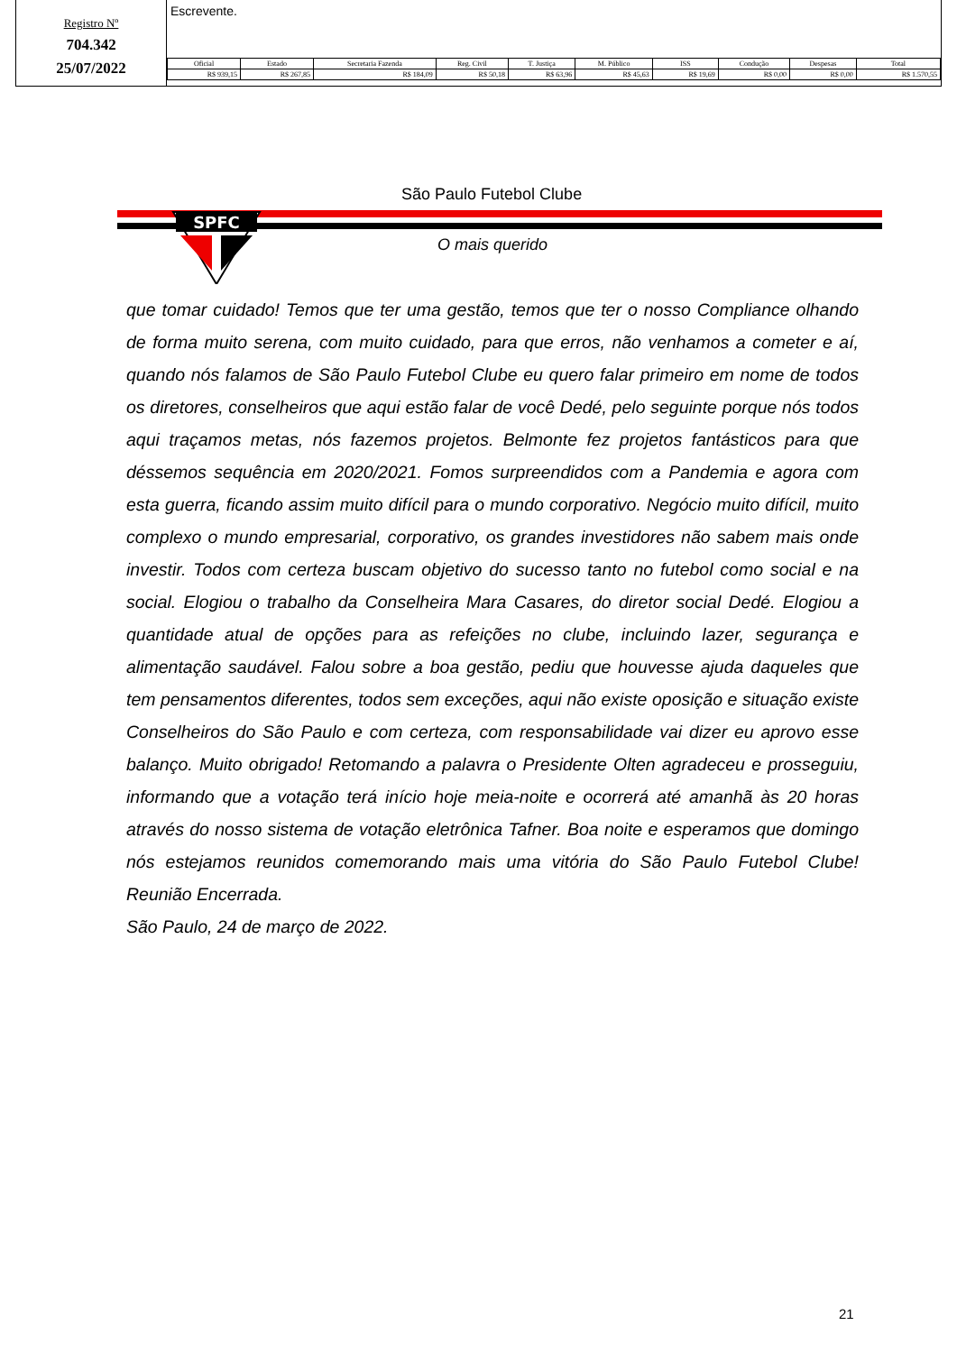Registro Nº
704.342
25/07/2022
Escrevente.
| Oficial | Estado | Secretaria Fazenda | Reg. Civil | T. Justiça | M. Público | ISS | Condução | Despesas | Total |
| --- | --- | --- | --- | --- | --- | --- | --- | --- | --- |
| R$ 939,15 | R$ 267,85 | R$ 184,09 | R$ 50,18 | R$ 63,96 | R$ 45,63 | R$ 19,69 | R$ 0,00 | R$ 0,00 | R$ 1.570,55 |
SPFC
São Paulo Futebol Clube
O mais querido
que tomar cuidado! Temos que ter uma gestão, temos que ter o nosso Compliance olhando de forma muito serena, com muito cuidado, para que erros, não venhamos a cometer e aí, quando nós falamos de São Paulo Futebol Clube eu quero falar primeiro em nome de todos os diretores, conselheiros que aqui estão falar de você Dedé, pelo seguinte porque nós todos aqui traçamos metas, nós fazemos projetos. Belmonte fez projetos fantásticos para que déssemos sequência em 2020/2021. Fomos surpreendidos com a Pandemia e agora com esta guerra, ficando assim muito difícil para o mundo corporativo. Negócio muito difícil, muito complexo o mundo empresarial, corporativo, os grandes investidores não sabem mais onde investir. Todos com certeza buscam objetivo do sucesso tanto no futebol como social e na social. Elogiou o trabalho da Conselheira Mara Casares, do diretor social Dedé. Elogiou a quantidade atual de opções para as refeições no clube, incluindo lazer, segurança e alimentação saudável. Falou sobre a boa gestão, pediu que houvesse ajuda daqueles que tem pensamentos diferentes, todos sem exceções, aqui não existe oposição e situação existe Conselheiros do São Paulo e com certeza, com responsabilidade vai dizer eu aprovo esse balanço. Muito obrigado! Retomando a palavra o Presidente Olten agradeceu e prosseguiu, informando que a votação terá início hoje meia-noite e ocorrerá até amanhã às 20 horas através do nosso sistema de votação eletrônica Tafner. Boa noite e esperamos que domingo nós estejamos reunidos comemorando mais uma vitória do São Paulo Futebol Clube! Reunião Encerrada.
São Paulo, 24 de março de 2022.
21